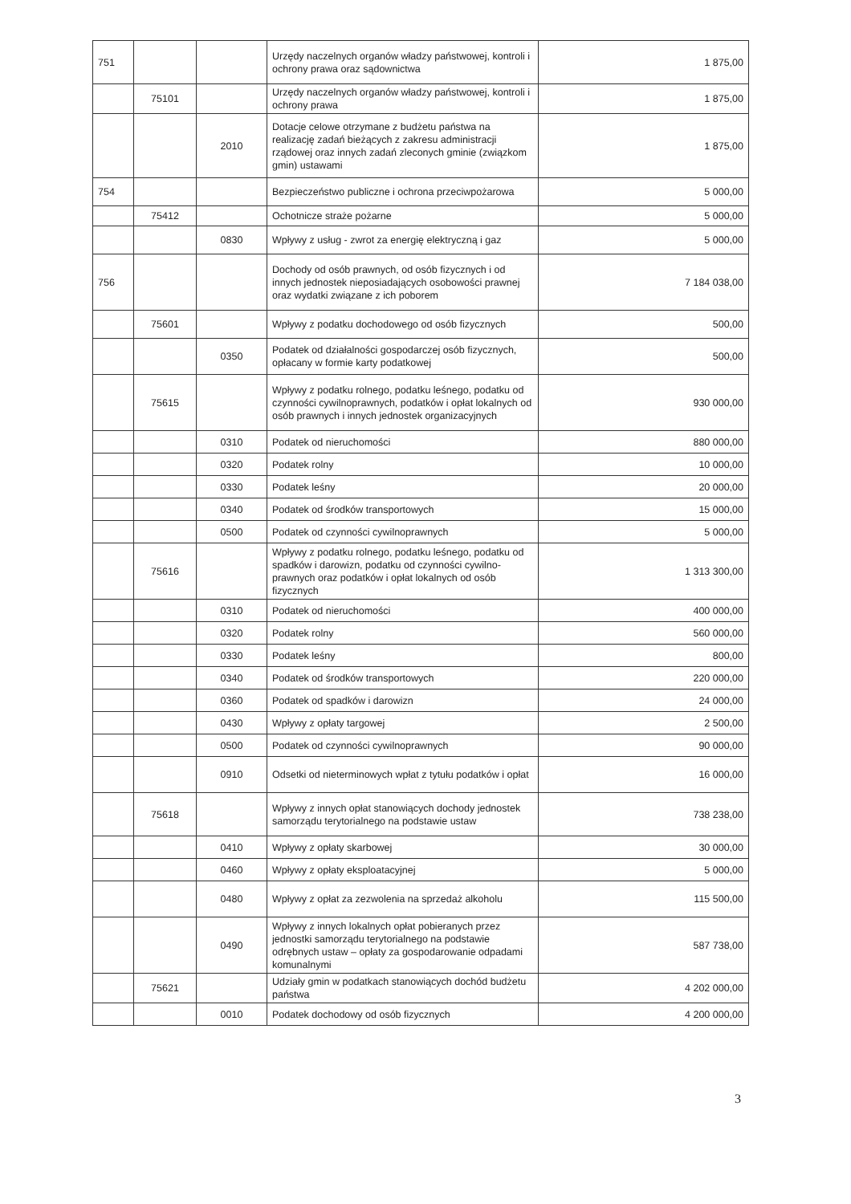| 751 | | | Urzędy naczelnych organów władzy państwowej, kontroli i ochrony prawa oraz sądownictwa | 1 875,00 |
| | 75101 | | Urzędy naczelnych organów władzy państwowej, kontroli i ochrony prawa | 1 875,00 |
| | | 2010 | Dotacje celowe otrzymane z budżetu państwa na realizację zadań bieżących z zakresu administracji rządowej oraz innych zadań zleconych gminie (związkom gmin) ustawami | 1 875,00 |
| 754 | | | Bezpieczeństwo publiczne i ochrona przeciwpożarowa | 5 000,00 |
| | 75412 | | Ochotnicze straże pożarne | 5 000,00 |
| | | 0830 | Wpływy z usług - zwrot za energię elektryczną i gaz | 5 000,00 |
| 756 | | | Dochody od osób prawnych, od osób fizycznych i od innych jednostek nieposiadających osobowości prawnej oraz wydatki związane z ich poborem | 7 184 038,00 |
| | 75601 | | Wpływy z podatku dochodowego od osób fizycznych | 500,00 |
| | | 0350 | Podatek od działalności gospodarczej osób fizycznych, opłacany w formie karty podatkowej | 500,00 |
| | 75615 | | Wpływy z podatku rolnego, podatku leśnego, podatku od czynności cywilnoprawnych, podatków i opłat lokalnych od osób prawnych i innych jednostek organizacyjnych | 930 000,00 |
| | | 0310 | Podatek od nieruchomości | 880 000,00 |
| | | 0320 | Podatek rolny | 10 000,00 |
| | | 0330 | Podatek leśny | 20 000,00 |
| | | 0340 | Podatek od środków transportowych | 15 000,00 |
| | | 0500 | Podatek od czynności cywilnoprawnych | 5 000,00 |
| | 75616 | | Wpływy z podatku rolnego, podatku leśnego, podatku od spadków i darowizn, podatku od czynności cywilno-prawnych oraz podatków i opłat lokalnych od osób fizycznych | 1 313 300,00 |
| | | 0310 | Podatek od nieruchomości | 400 000,00 |
| | | 0320 | Podatek rolny | 560 000,00 |
| | | 0330 | Podatek leśny | 800,00 |
| | | 0340 | Podatek od środków transportowych | 220 000,00 |
| | | 0360 | Podatek od spadków i darowizn | 24 000,00 |
| | | 0430 | Wpływy z opłaty targowej | 2 500,00 |
| | | 0500 | Podatek od czynności cywilnoprawnych | 90 000,00 |
| | | 0910 | Odsetki od nieterminowych wpłat z tytułu podatków i opłat | 16 000,00 |
| | 75618 | | Wpływy z innych opłat stanowiących dochody jednostek samorządu terytorialnego na podstawie ustaw | 738 238,00 |
| | | 0410 | Wpływy z opłaty skarbowej | 30 000,00 |
| | | 0460 | Wpływy z opłaty eksploatacyjnej | 5 000,00 |
| | | 0480 | Wpływy z opłat za zezwolenia na sprzedaż alkoholu | 115 500,00 |
| | | 0490 | Wpływy z innych lokalnych opłat pobieranych przez jednostki samorządu terytorialnego na podstawie odrębnych ustaw – opłaty za gospodarowanie odpadami komunalnymi | 587 738,00 |
| | 75621 | | Udziały gmin w podatkach stanowiących dochód budżetu państwa | 4 202 000,00 |
| | | 0010 | Podatek dochodowy od osób fizycznych | 4 200 000,00 |
3